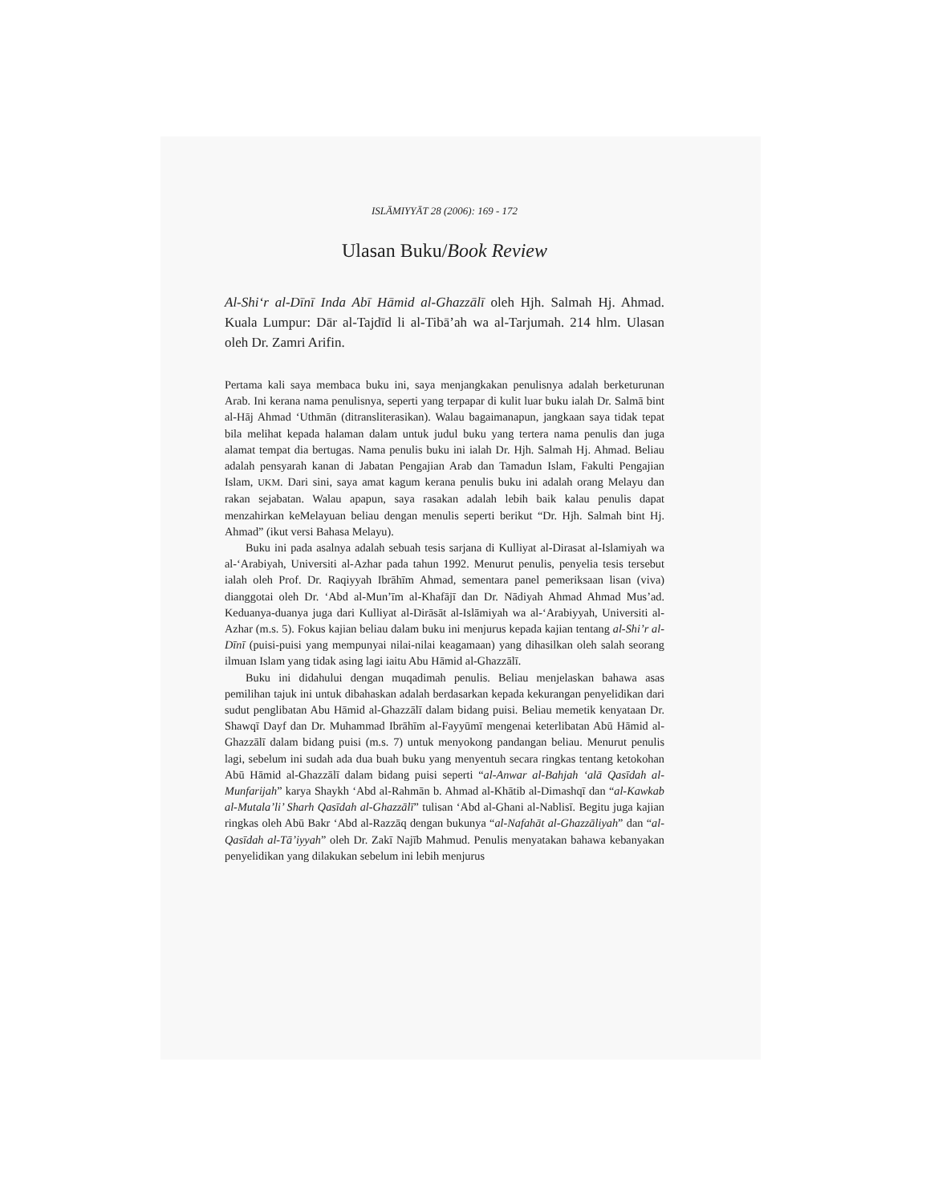ISLĀMIYYĀT 28 (2006): 169 - 172
Ulasan Buku/Book Review
Al-Shi‘r al-Dīnī Inda Abī Hāmid al-Ghazzālī oleh Hjh. Salmah Hj. Ahmad. Kuala Lumpur: Dār al-Tajdīd li al-Tibā’ah wa al-Tarjumah. 214 hlm. Ulasan oleh Dr. Zamri Arifin.
Pertama kali saya membaca buku ini, saya menjangkakan penulisnya adalah berketurunan Arab. Ini kerana nama penulisnya, seperti yang terpapar di kulit luar buku ialah Dr. Salmā bint al-Hāj Ahmad ‘Uthmān (ditransliterasikan). Walau bagaimanapun, jangkaan saya tidak tepat bila melihat kepada halaman dalam untuk judul buku yang tertera nama penulis dan juga alamat tempat dia bertugas. Nama penulis buku ini ialah Dr. Hjh. Salmah Hj. Ahmad. Beliau adalah pensyarah kanan di Jabatan Pengajian Arab dan Tamadun Islam, Fakulti Pengajian Islam, UKM. Dari sini, saya amat kagum kerana penulis buku ini adalah orang Melayu dan rakan sejabatan. Walau apapun, saya rasakan adalah lebih baik kalau penulis dapat menzahirkan keMelayuan beliau dengan menulis seperti berikut “Dr. Hjh. Salmah bint Hj. Ahmad” (ikut versi Bahasa Melayu).
Buku ini pada asalnya adalah sebuah tesis sarjana di Kulliyat al-Dirasat al-Islamiyah wa al-‘Arabiyah, Universiti al-Azhar pada tahun 1992. Menurut penulis, penyelia tesis tersebut ialah oleh Prof. Dr. Raqiyyah Ibrāhīm Ahmad, sementara panel pemeriksaan lisan (viva) dianggotai oleh Dr. ‘Abd al-Mun’īm al-Khafājī dan Dr. Nādiyah Ahmad Ahmad Mus’ad. Keduanya-duanya juga dari Kulliyat al-Dirāsāt al-Islāmiyah wa al-‘Arabiyyah, Universiti al-Azhar (m.s. 5). Fokus kajian beliau dalam buku ini menjurus kepada kajian tentang al-Shi’r al-Dīnī (puisi-puisi yang mempunyai nilai-nilai keagamaan) yang dihasilkan oleh salah seorang ilmuan Islam yang tidak asing lagi iaitu Abu Hāmid al-Ghazzālī.
Buku ini didahului dengan muqadimah penulis. Beliau menjelaskan bahawa asas pemilihan tajuk ini untuk dibahaskan adalah berdasarkan kepada kekurangan penyelidikan dari sudut penglibatan Abu Hāmid al-Ghazzālī dalam bidang puisi. Beliau memetik kenyataan Dr. Shawqī Dayf dan Dr. Muhammad Ibrāhīm al-Fayyūmī mengenai keterlibatan Abū Hāmid al-Ghazzālī dalam bidang puisi (m.s. 7) untuk menyokong pandangan beliau. Menurut penulis lagi, sebelum ini sudah ada dua buah buku yang menyentuh secara ringkas tentang ketokohan Abū Hāmid al-Ghazzālī dalam bidang puisi seperti “al-Anwar al-Bahjah ‘alā Qasīdah al-Munfarijah” karya Shaykh ‘Abd al-Rahmān b. Ahmad al-Khātib al-Dimashqī dan “al-Kawkab al-Mutala’li’ Sharh Qasīdah al-Ghazzālī” tulisan ‘Abd al-Ghani al-Nablisī. Begitu juga kajian ringkas oleh Abū Bakr ‘Abd al-Razzāq dengan bukunya “al-Nafahāt al-Ghazzāliyah” dan “al-Qasīdah al-Tā’iyyah” oleh Dr. Zakī Najīb Mahmud. Penulis menyatakan bahawa kebanyakan penyelidikan yang dilakukan sebelum ini lebih menjurus